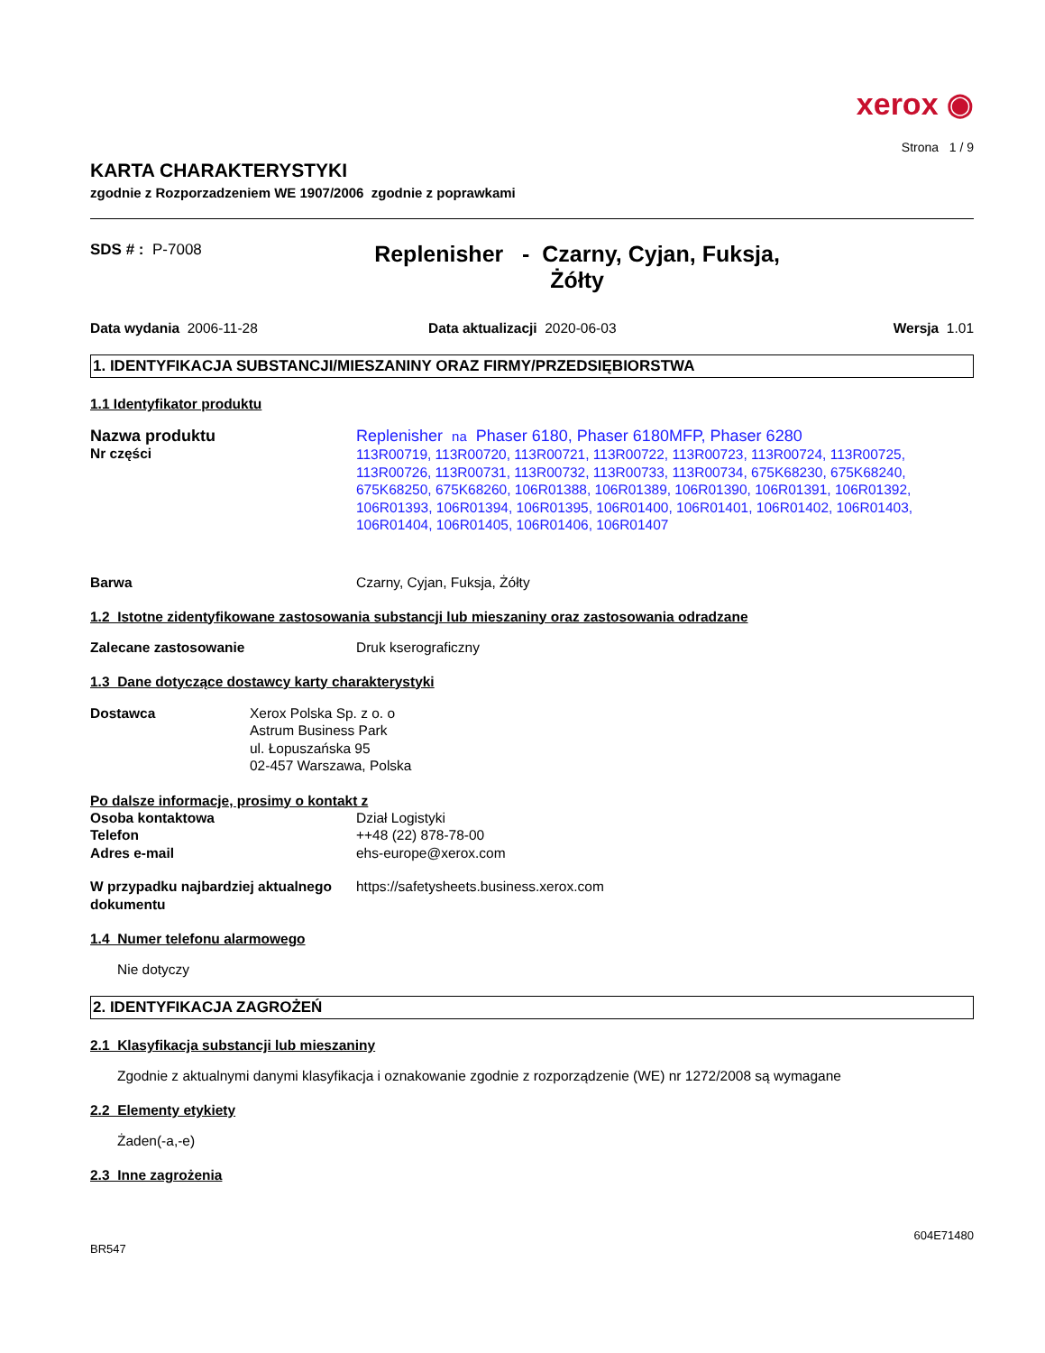xerox ◉
Strona 1 / 9
KARTA CHARAKTERYSTYKI
zgodnie z Rozporzadzeniem WE 1907/2006 zgodnie z poprawkami
SDS # : P-7008
Replenisher - Czarny, Cyjan, Fuksja,
Żółty
Data wydania 2006-11-28 Data aktualizacji 2020-06-03 Wersja 1.01
1. IDENTYFIKACJA SUBSTANCJI/MIESZANINY ORAZ FIRMY/PRZEDSIĘBIORSTWA
1.1 Identyfikator produktu
Nazwa produktu
Nr części
Replenisher na Phaser 6180, Phaser 6180MFP, Phaser 6280
113R00719, 113R00720, 113R00721, 113R00722, 113R00723, 113R00724, 113R00725, 113R00726, 113R00731, 113R00732, 113R00733, 113R00734, 675K68230, 675K68240, 675K68250, 675K68260, 106R01388, 106R01389, 106R01390, 106R01391, 106R01392, 106R01393, 106R01394, 106R01395, 106R01400, 106R01401, 106R01402, 106R01403, 106R01404, 106R01405, 106R01406, 106R01407
Barwa Czarny, Cyjan, Fuksja, Żółty
1.2 Istotne zidentyfikowane zastosowania substancji lub mieszaniny oraz zastosowania odradzane
Zalecane zastosowanie Druk kserograficzny
1.3 Dane dotyczące dostawcy karty charakterystyki
Dostawca Xerox Polska Sp. z o. o
Astrum Business Park
ul. Łopuszańska 95
02-457 Warszawa, Polska
Po dalsze informacje, prosimy o kontakt z
Osoba kontaktowa Dział Logistyki
Telefon ++48 (22) 878-78-00
Adres e-mail ehs-europe@xerox.com
W przypadku najbardziej aktualnego dokumentu
https://safetysheets.business.xerox.com
1.4 Numer telefonu alarmowego
Nie dotyczy
2. IDENTYFIKACJA ZAGROŻEŃ
2.1 Klasyfikacja substancji lub mieszaniny
Zgodnie z aktualnymi danymi klasyfikacja i oznakowanie zgodnie z rozporządzenie (WE) nr 1272/2008 są wymagane
2.2 Elementy etykiety
Żaden(-a,-e)
2.3 Inne zagrożenia
604E71480
BR547